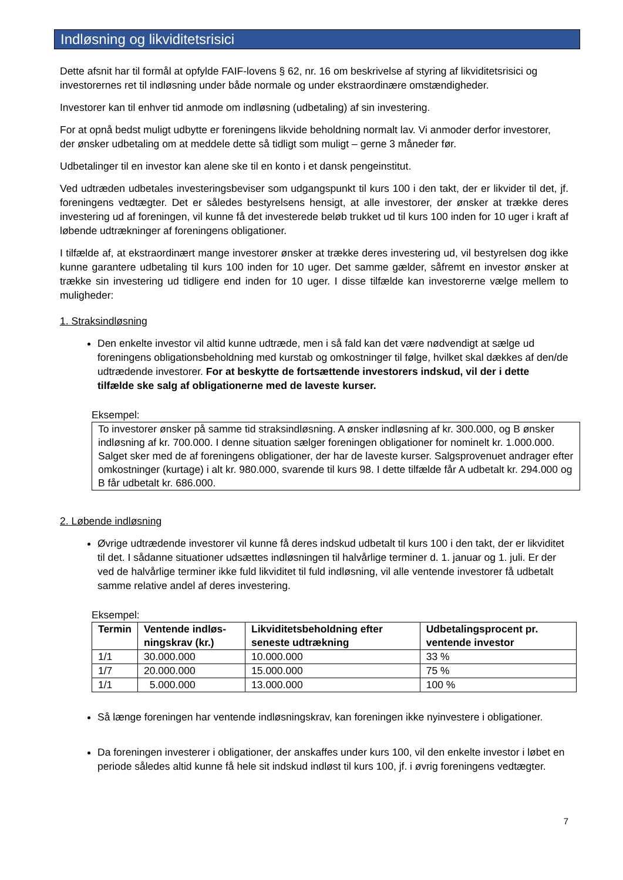Indløsning og likviditetsrisici
Dette afsnit har til formål at opfylde FAIF-lovens § 62, nr. 16 om beskrivelse af styring af likviditets­risici og investorernes ret til indløsning under både normale og under ekstraordinære omstændig­heder.
Investorer kan til enhver tid anmode om indløsning (udbetaling) af sin investering.
For at opnå bedst muligt udbytte er foreningens likvide beholdning normalt lav. Vi anmoder derfor investorer, der ønsker udbetaling om at meddele dette så tidligt som muligt – gerne 3 måneder før.
Udbetalinger til en investor kan alene ske til en konto i et dansk pengeinstitut.
Ved udtræden udbetales investeringsbeviser som udgangspunkt til kurs 100 i den takt, der er likvi­der til det, jf. foreningens vedtægter. Det er således bestyrelsens hensigt, at alle investorer, der ønsker at trække deres investering ud af foreningen, vil kunne få det investerede beløb trukket ud til kurs 100 inden for 10 uger i kraft af løbende udtrækninger af foreningens obligationer.
I tilfælde af, at ekstraordinært mange investorer ønsker at trække deres investering ud, vil besty­relsen dog ikke kunne garantere udbetaling til kurs 100 inden for 10 uger. Det samme gælder, så­fremt en investor ønsker at trække sin investering ud tidligere end inden for 10 uger. I disse tilfælde kan investorerne vælge mellem to muligheder:
1. Straksindløsning
Den enkelte investor vil altid kunne udtræde, men i så fald kan det være nødvendigt at sælge ud foreningens obligationsbeholdning med kurstab og omkostninger til følge, hvilket skal dækkes af den/de udtrædende investorer. For at beskytte de fortsættende investo­rers indskud, vil der i dette tilfælde ske salg af obligationerne med de laveste kurser.
Eksempel:
To investorer ønsker på samme tid straksindløsning. A ønsker indløsning af kr. 300.000, og B ønsker indløsning af kr. 700.000. I denne situation sælger foreningen obligationer for nominelt kr. 1.000.000. Salget sker med de af foreningens obligationer, der har de laveste kurser. Salgsprovenuet andrager efter omkostninger (kurtage) i alt kr. 980.000, svarende til kurs 98. I dette tilfælde får A udbetalt kr. 294.000 og B får udbetalt kr. 686.000.
2. Løbende indløsning
Øvrige udtrædende investorer vil kunne få deres indskud udbetalt til kurs 100 i den takt, der er likviditet til det. I sådanne situationer udsættes indløsningen til halvårlige terminer d. 1. januar og 1. juli. Er der ved de halvårlige terminer ikke fuld likviditet til fuld indløsning, vil al­le ventende investorer få udbetalt samme relative andel af deres investering.
Eksempel:
| Termin | Ventende indløs­ningskrav (kr.) | Likviditetsbeholdning efter seneste udtrækning | Udbetalingsprocent pr. ventende investor |
| --- | --- | --- | --- |
| 1/1 | 30.000.000 | 10.000.000 | 33 % |
| 1/7 | 20.000.000 | 15.000.000 | 75 % |
| 1/1 | 5.000.000 | 13.000.000 | 100 % |
Så længe foreningen har ventende indløsningskrav, kan foreningen ikke nyinvestere i obli­gationer.
Da foreningen investerer i obligationer, der anskaffes under kurs 100, vil den enkelte inve­stor i løbet en periode således altid kunne få hele sit indskud indløst til kurs 100, jf. i øvrig foreningens vedtægter.
7